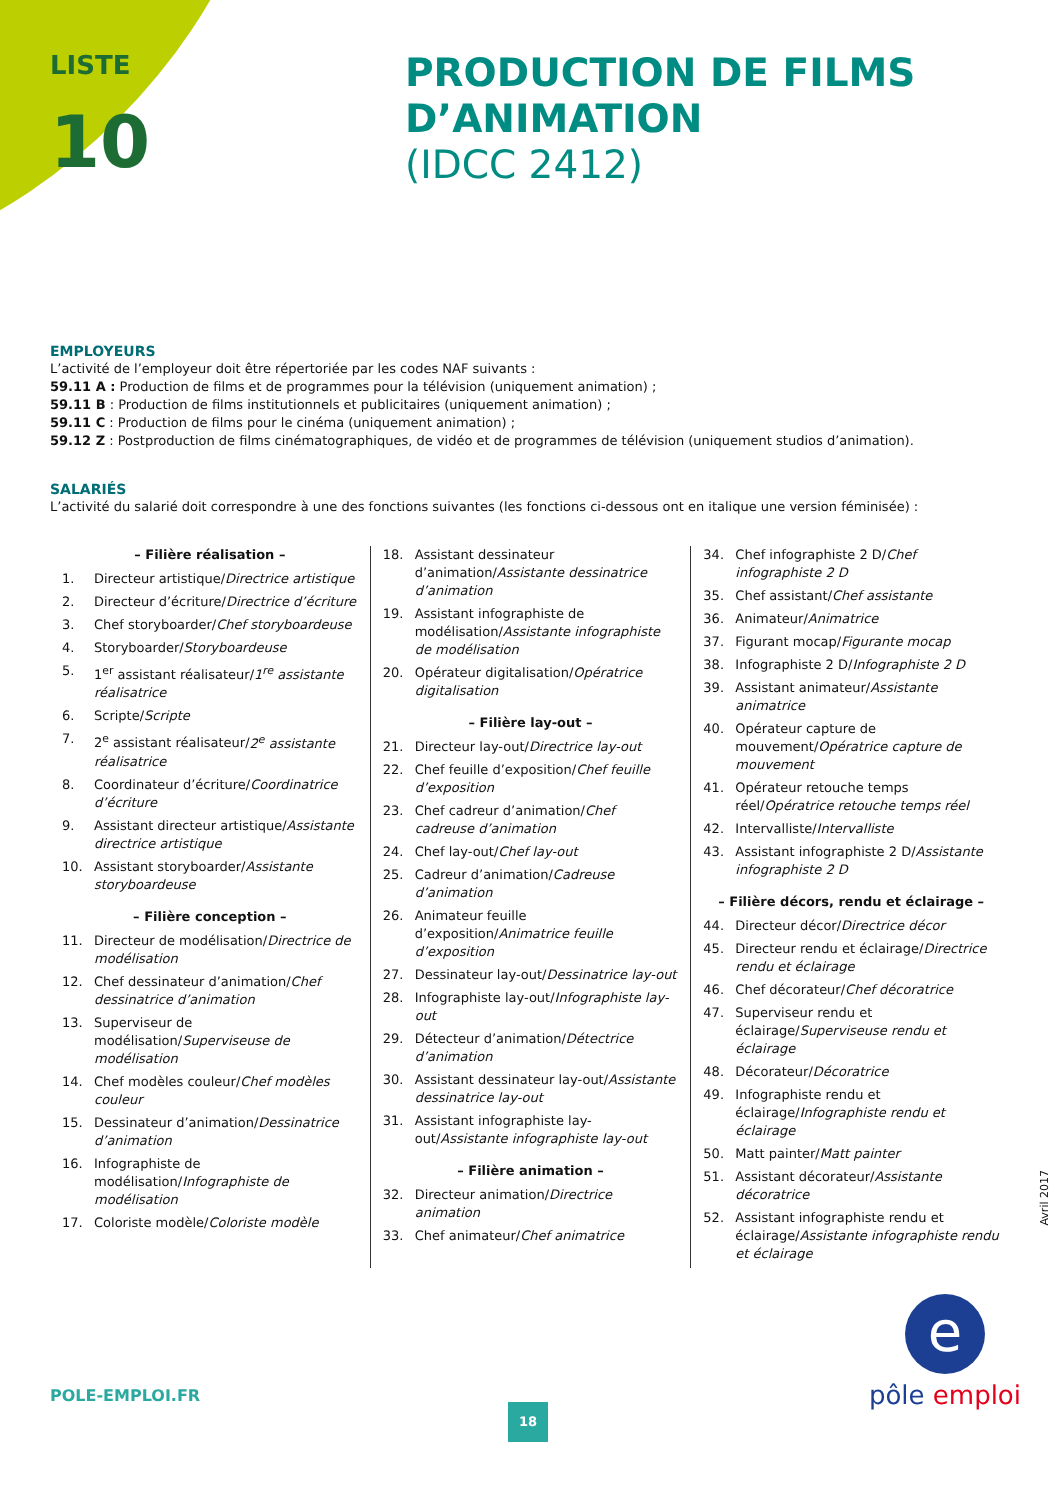LISTE
10
PRODUCTION DE FILMS
D’ANIMATION
(IDCC 2412)
EMPLOYEURS
L’activité de l’employeur doit être répertoriée par les codes NAF suivants :
59.11 A : Production de films et de programmes pour la télévision (uniquement animation) ;
59.11 B : Production de films institutionnels et publicitaires (uniquement animation) ;
59.11 C : Production de films pour le cinéma (uniquement animation) ;
59.12 Z : Postproduction de films cinématographiques, de vidéo et de programmes de télévision (uniquement studios d’animation).
SALARIÉS
L’activité du salarié doit correspondre à une des fonctions suivantes (les fonctions ci-dessous ont en italique une version féminisée) :
– Filière réalisation –
1. Directeur artistique/Directrice artistique
2. Directeur d’écriture/Directrice d’écriture
3. Chef storyboarder/Chef storyboardeuse
4. Storyboarder/Storyboardeuse
5. 1<sup>er</sup> assistant réalisateur/1<sup>re</sup> assistante réalisatrice
6. Scripte/Scripte
7. 2<sup>e</sup> assistant réalisateur/2<sup>e</sup> assistante réalisatrice
8. Coordinateur d’écriture/Coordinatrice d’écriture
9. Assistant directeur artistique/Assistante directrice artistique
10. Assistant storyboarder/Assistante storyboardeuse
– Filière conception –
11. Directeur de modélisation/Directrice de modélisation
12. Chef dessinateur d’animation/Chef dessinatrice d’animation
13. Superviseur de modélisation/Superviseuse de modélisation
14. Chef modèles couleur/Chef modèles couleur
15. Dessinateur d’animation/Dessinatrice d’animation
16. Infographiste de modélisation/Infographiste de modélisation
17. Coloriste modèle/Coloriste modèle
18. Assistant dessinateur d’animation/Assistante dessinatrice d’animation
19. Assistant infographiste de modélisation/Assistante infographiste de modélisation
20. Opérateur digitalisation/Opératrice digitalisation
– Filière lay-out –
21. Directeur lay-out/Directrice lay-out
22. Chef feuille d’exposition/Chef feuille d’exposition
23. Chef cadreur d’animation/Chef cadreuse d’animation
24. Chef lay-out/Chef lay-out
25. Cadreur d’animation/Cadreuse d’animation
26. Animateur feuille d’exposition/Animatrice feuille d’exposition
27. Dessinateur lay-out/Dessinatrice lay-out
28. Infographiste lay-out/Infographiste lay-out
29. Détecteur d’animation/Détectrice d’animation
30. Assistant dessinateur lay-out/Assistante dessinatrice lay-out
31. Assistant infographiste lay-out/Assistante infographiste lay-out
– Filière animation –
32. Directeur animation/Directrice animation
33. Chef animateur/Chef animatrice
34. Chef infographiste 2 D/Chef infographiste 2 D
35. Chef assistant/Chef assistante
36. Animateur/Animatrice
37. Figurant mocap/Figurante mocap
38. Infographiste 2 D/Infographiste 2 D
39. Assistant animateur/Assistante animatrice
40. Opérateur capture de mouvement/Opératrice capture de mouvement
41. Opérateur retouche temps réel/Opératrice retouche temps réel
42. Intervalliste/Intervalliste
43. Assistant infographiste 2 D/Assistante infographiste 2 D
– Filière décors, rendu et éclairage –
44. Directeur décor/Directrice décor
45. Directeur rendu et éclairage/Directrice rendu et éclairage
46. Chef décorateur/Chef décoratrice
47. Superviseur rendu et éclairage/Superviseuse rendu et éclairage
48. Décorateur/Décoratrice
49. Infographiste rendu et éclairage/Infographiste rendu et éclairage
50. Matt painter/Matt painter
51. Assistant décorateur/Assistante décoratrice
52. Assistant infographiste rendu et éclairage/Assistante infographiste rendu et éclairage
Avril 2017
POLE-EMPLOI.FR
18
e
pôle emploi